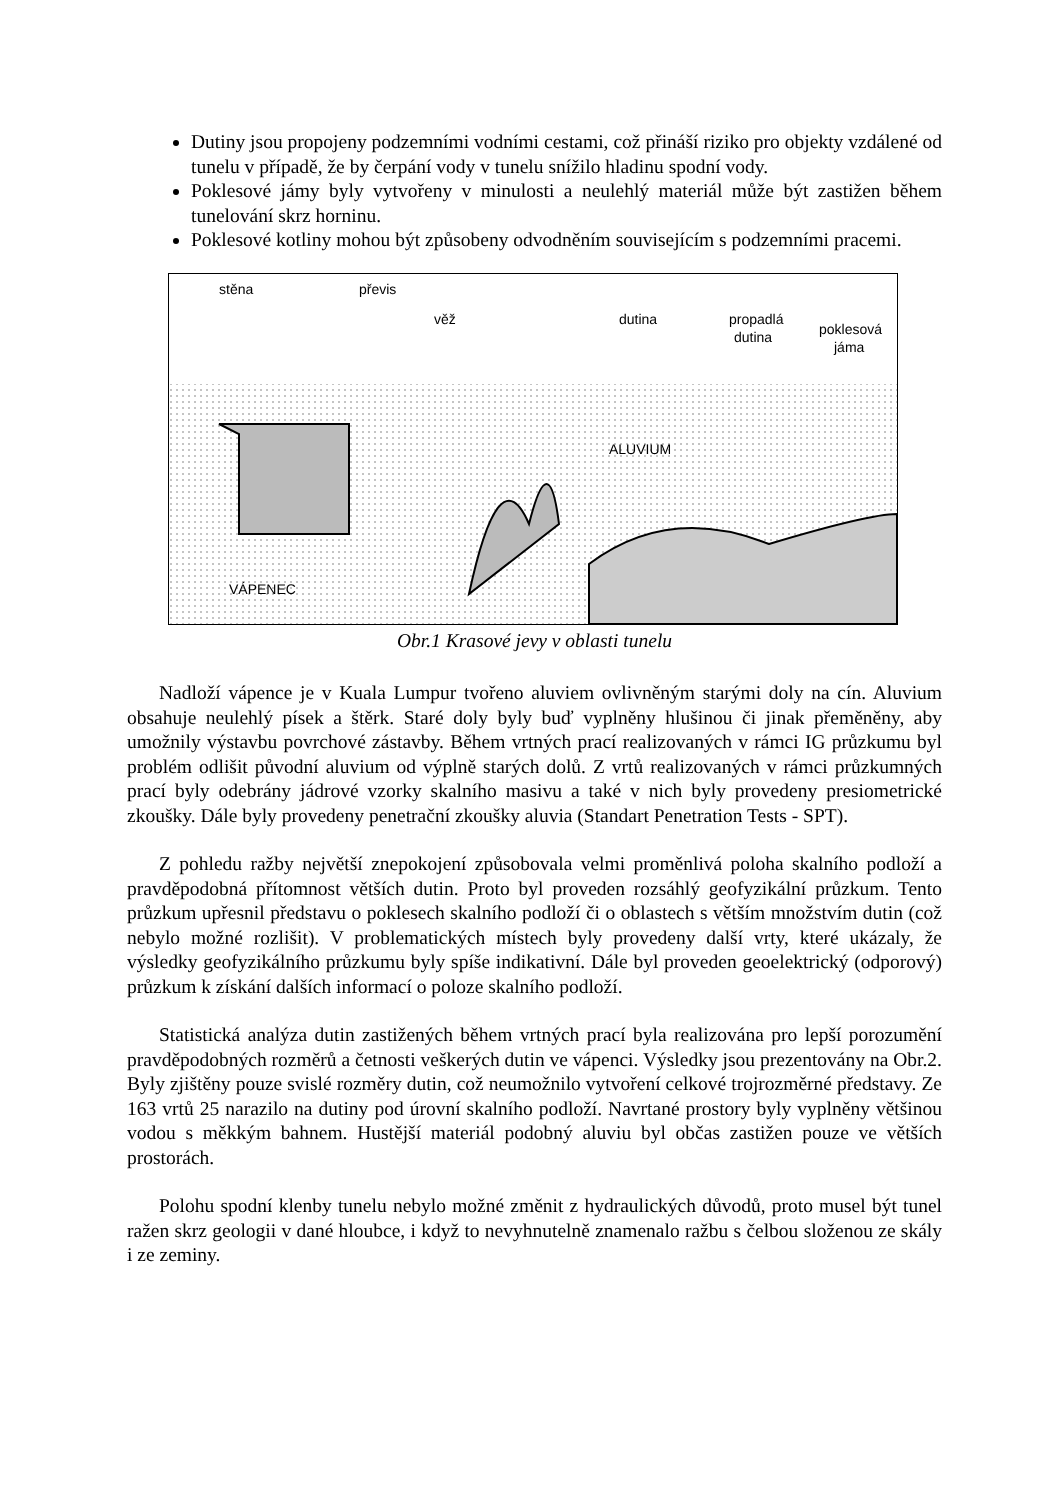Dutiny jsou propojeny podzemními vodními cestami, což přináší riziko pro objekty vzdálené od tunelu v případě, že by čerpání vody v tunelu snížilo hladinu spodní vody.
Poklesové jámy byly vytvořeny v minulosti a neulehlý materiál může být zastižen během tunelování skrz horninu.
Poklesové kotliny mohou být způsobeny odvodněním souvisejícím s podzemními pracemi.
stěna
převis
věž
dutina
propadlá
dutina
poklesová
jáma
ALUVIUM
VÁPENEC
Obr.1 Krasové jevy v oblasti tunelu
Nadloží vápence je v Kuala Lumpur tvořeno aluviem ovlivněným starými doly na cín. Aluvium obsahuje neulehlý písek a štěrk. Staré doly byly buď vyplněny hlušinou či jinak přeměněny, aby umožnily výstavbu povrchové zástavby. Během vrtných prací realizovaných v rámci IG průzkumu byl problém odlišit původní aluvium od výplně starých dolů. Z vrtů realizovaných v rámci průzkumných prací byly odebrány jádrové vzorky skalního masivu a také v nich byly provedeny presiometrické zkoušky. Dále byly provedeny penetrační zkoušky aluvia (Standart Penetration Tests - SPT).
Z pohledu ražby největší znepokojení způsobovala velmi proměnlivá poloha skalního podloží a pravděpodobná přítomnost větších dutin. Proto byl proveden rozsáhlý geofyzikální průzkum. Tento průzkum upřesnil představu o poklesech skalního podloží či o oblastech s větším množstvím dutin (což nebylo možné rozlišit). V problematických místech byly provedeny další vrty, které ukázaly, že výsledky geofyzikálního průzkumu byly spíše indikativní. Dále byl proveden geoelektrický (odporový) průzkum k získání dalších informací o poloze skalního podloží.
Statistická analýza dutin zastižených během vrtných prací byla realizována pro lepší porozumění pravděpodobných rozměrů a četnosti veškerých dutin ve vápenci. Výsledky jsou prezentovány na Obr.2. Byly zjištěny pouze svislé rozměry dutin, což neumožnilo vytvoření celkové trojrozměrné představy. Ze 163 vrtů 25 narazilo na dutiny pod úrovní skalního podloží. Navrtané prostory byly vyplněny většinou vodou s měkkým bahnem. Hustější materiál podobný aluviu byl občas zastižen pouze ve větších prostorách.
Polohu spodní klenby tunelu nebylo možné změnit z hydraulických důvodů, proto musel být tunel ražen skrz geologii v dané hloubce, i když to nevyhnutelně znamenalo ražbu s čelbou složenou ze skály i ze zeminy.